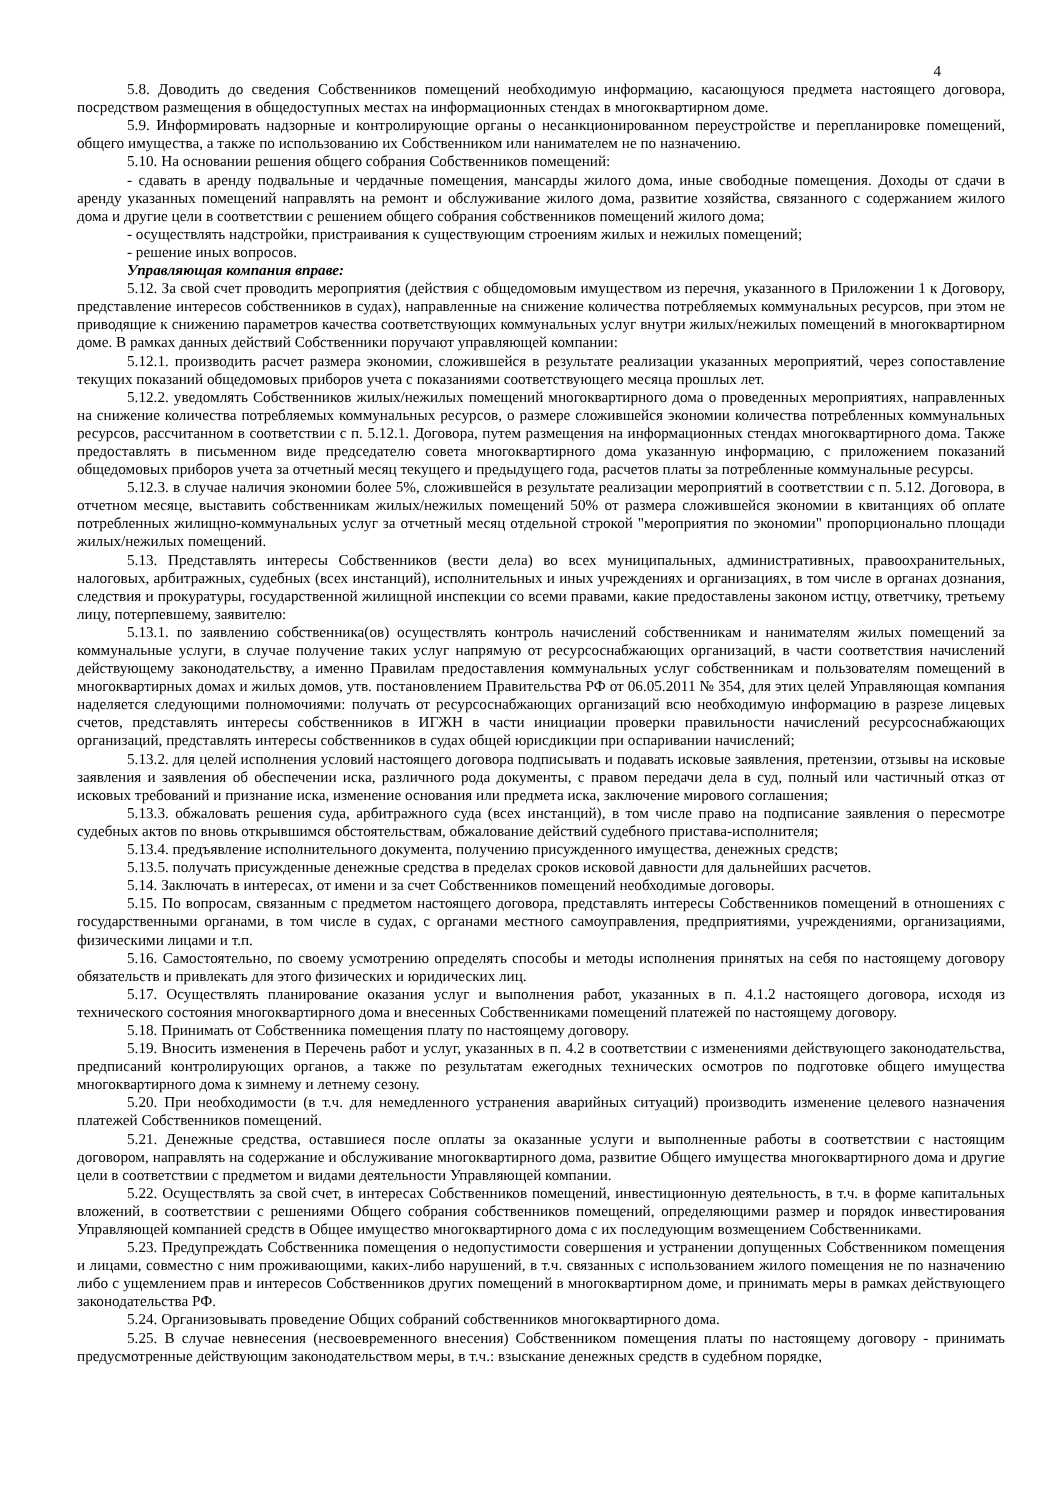4
5.8. Доводить до сведения Собственников помещений необходимую информацию, касающуюся предмета настоящего договора, посредством размещения в общедоступных местах на информационных стендах в многоквартирном доме.
5.9. Информировать надзорные и контролирующие органы о несанкционированном переустройстве и перепланировке помещений, общего имущества, а также по использованию их Собственником или нанимателем не по назначению.
5.10. На основании решения общего собрания Собственников помещений:
- сдавать в аренду подвальные и чердачные помещения, мансарды жилого дома, иные свободные помещения. Доходы от сдачи в аренду указанных помещений направлять на ремонт и обслуживание жилого дома, развитие хозяйства, связанного с содержанием жилого дома и другие цели в соответствии с решением общего собрания собственников помещений жилого дома;
- осуществлять надстройки, пристраивания к существующим строениям жилых и нежилых помещений;
- решение иных вопросов.
Управляющая компания вправе:
5.12. За свой счет проводить мероприятия (действия с общедомовым имуществом из перечня, указанного в Приложении 1 к Договору, представление интересов собственников в судах), направленные на снижение количества потребляемых коммунальных ресурсов, при этом не приводящие к снижению параметров качества соответствующих коммунальных услуг внутри жилых/нежилых помещений в многоквартирном доме. В рамках данных действий Собственники поручают управляющей компании:
5.12.1. производить расчет размера экономии, сложившейся в результате реализации указанных мероприятий, через сопоставление текущих показаний общедомовых приборов учета с показаниями соответствующего месяца прошлых лет.
5.12.2. уведомлять Собственников жилых/нежилых помещений многоквартирного дома о проведенных мероприятиях, направленных на снижение количества потребляемых коммунальных ресурсов, о размере сложившейся экономии количества потребленных коммунальных ресурсов, рассчитанном в соответствии с п. 5.12.1. Договора, путем размещения на информационных стендах многоквартирного дома. Также предоставлять в письменном виде председателю совета многоквартирного дома указанную информацию, с приложением показаний общедомовых приборов учета за отчетный месяц текущего и предыдущего года, расчетов платы за потребленные коммунальные ресурсы.
5.12.3. в случае наличия экономии более 5%, сложившейся в результате реализации мероприятий в соответствии с п. 5.12. Договора, в отчетном месяце, выставить собственникам жилых/нежилых помещений 50% от размера сложившейся экономии в квитанциях об оплате потребленных жилищно-коммунальных услуг за отчетный месяц отдельной строкой "мероприятия по экономии" пропорционально площади жилых/нежилых помещений.
5.13. Представлять интересы Собственников (вести дела) во всех муниципальных, административных, правоохранительных, налоговых, арбитражных, судебных (всех инстанций), исполнительных и иных учреждениях и организациях, в том числе в органах дознания, следствия и прокуратуры, государственной жилищной инспекции со всеми правами, какие предоставлены законом истцу, ответчику, третьему лицу, потерпевшему, заявителю:
5.13.1. по заявлению собственника(ов) осуществлять контроль начислений собственникам и нанимателям жилых помещений за коммунальные услуги, в случае получение таких услуг напрямую от ресурсоснабжающих организаций, в части соответствия начислений действующему законодательству, а именно Правилам предоставления коммунальных услуг собственникам и пользователям помещений в многоквартирных домах и жилых домов, утв. постановлением Правительства РФ от 06.05.2011 № 354, для этих целей Управляющая компания наделяется следующими полномочиями: получать от ресурсоснабжающих организаций всю необходимую информацию в разрезе лицевых счетов, представлять интересы собственников в ИГЖН в части инициации проверки правильности начислений ресурсоснабжающих организаций, представлять интересы собственников в судах общей юрисдикции при оспаривании начислений;
5.13.2. для целей исполнения условий настоящего договора подписывать и подавать исковые заявления, претензии, отзывы на исковые заявления и заявления об обеспечении иска, различного рода документы, с правом передачи дела в суд, полный или частичный отказ от исковых требований и признание иска, изменение основания или предмета иска, заключение мирового соглашения;
5.13.3. обжаловать решения суда, арбитражного суда (всех инстанций), в том числе право на подписание заявления о пересмотре судебных актов по вновь открывшимся обстоятельствам, обжалование действий судебного пристава-исполнителя;
5.13.4. предъявление исполнительного документа, получению присужденного имущества, денежных средств;
5.13.5. получать присужденные денежные средства в пределах сроков исковой давности для дальнейших расчетов.
5.14. Заключать в интересах, от имени и за счет Собственников помещений необходимые договоры.
5.15. По вопросам, связанным с предметом настоящего договора, представлять интересы Собственников помещений в отношениях с государственными органами, в том числе в судах, с органами местного самоуправления, предприятиями, учреждениями, организациями, физическими лицами и т.п.
5.16. Самостоятельно, по своему усмотрению определять способы и методы исполнения принятых на себя по настоящему договору обязательств и привлекать для этого физических и юридических лиц.
5.17. Осуществлять планирование оказания услуг и выполнения работ, указанных в п. 4.1.2 настоящего договора, исходя из технического состояния многоквартирного дома и внесенных Собственниками помещений платежей по настоящему договору.
5.18. Принимать от Собственника помещения плату по настоящему договору.
5.19. Вносить изменения в Перечень работ и услуг, указанных в п. 4.2 в соответствии с изменениями действующего законодательства, предписаний контролирующих органов, а также по результатам ежегодных технических осмотров по подготовке общего имущества многоквартирного дома к зимнему и летнему сезону.
5.20. При необходимости (в т.ч. для немедленного устранения аварийных ситуаций) производить изменение целевого назначения платежей Собственников помещений.
5.21. Денежные средства, оставшиеся после оплаты за оказанные услуги и выполненные работы в соответствии с настоящим договором, направлять на содержание и обслуживание многоквартирного дома, развитие Общего имущества многоквартирного дома и другие цели в соответствии с предметом и видами деятельности Управляющей компании.
5.22. Осуществлять за свой счет, в интересах Собственников помещений, инвестиционную деятельность, в т.ч. в форме капитальных вложений, в соответствии с решениями Общего собрания собственников помещений, определяющими размер и порядок инвестирования Управляющей компанией средств в Общее имущество многоквартирного дома с их последующим возмещением Собственниками.
5.23. Предупреждать Собственника помещения о недопустимости совершения и устранении допущенных Собственником помещения и лицами, совместно с ним проживающими, каких-либо нарушений, в т.ч. связанных с использованием жилого помещения не по назначению либо с ущемлением прав и интересов Собственников других помещений в многоквартирном доме, и принимать меры в рамках действующего законодательства РФ.
5.24. Организовывать проведение Общих собраний собственников многоквартирного дома.
5.25. В случае невнесения (несвоевременного внесения) Собственником помещения платы по настоящему договору - принимать предусмотренные действующим законодательством меры, в т.ч.: взыскание денежных средств в судебном порядке,